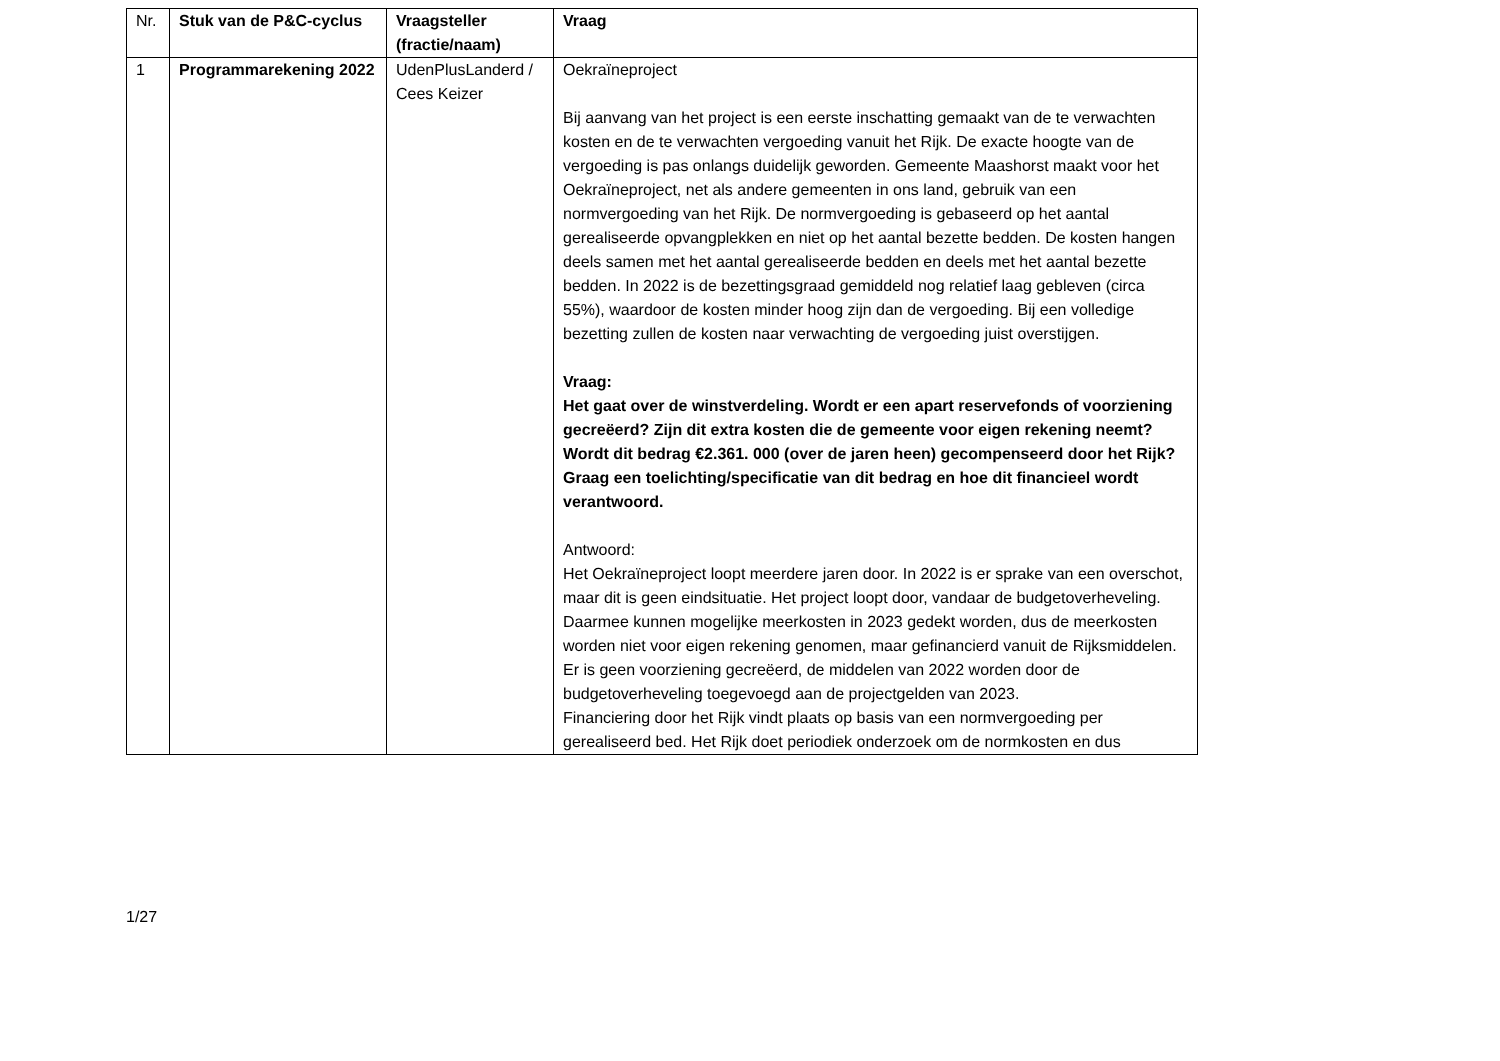| Nr. | Stuk van de P&C-cyclus | Vraagsteller (fractie/naam) | Vraag |
| --- | --- | --- | --- |
| 1 | Programmarekening 2022 | UdenPlusLanderd / Cees Keizer | Oekraïneproject Bij aanvang van het project is een eerste inschatting gemaakt van de te verwachten kosten en de te verwachten vergoeding vanuit het Rijk. De exacte hoogte van de vergoeding is pas onlangs duidelijk geworden. Gemeente Maashorst maakt voor het Oekraïneproject, net als andere gemeenten in ons land, gebruik van een normvergoeding van het Rijk. De normvergoeding is gebaseerd op het aantal gerealiseerde opvangplekken en niet op het aantal bezette bedden. De kosten hangen deels samen met het aantal gerealiseerde bedden en deels met het aantal bezette bedden. In 2022 is de bezettingsgraad gemiddeld nog relatief laag gebleven (circa 55%), waardoor de kosten minder hoog zijn dan de vergoeding. Bij een volledige bezetting zullen de kosten naar verwachting de vergoeding juist overstijgen. Vraag: Het gaat over de winstverdeling. Wordt er een apart reservefonds of voorziening gecreëerd? Zijn dit extra kosten die de gemeente voor eigen rekening neemt? Wordt dit bedrag €2.361. 000 (over de jaren heen) gecompenseerd door het Rijk? Graag een toelichting/specificatie van dit bedrag en hoe dit financieel wordt verantwoord. Antwoord: Het Oekraïneproject loopt meerdere jaren door. In 2022 is er sprake van een overschot, maar dit is geen eindsituatie. Het project loopt door, vandaar de budgetoverheveling. Daarmee kunnen mogelijke meerkosten in 2023 gedekt worden, dus de meerkosten worden niet voor eigen rekening genomen, maar gefinancierd vanuit de Rijksmiddelen. Er is geen voorziening gecreëerd, de middelen van 2022 worden door de budgetoverheveling toegevoegd aan de projectgelden van 2023. Financiering door het Rijk vindt plaats op basis van een normvergoeding per gerealiseerd bed. Het Rijk doet periodiek onderzoek om de normkosten en dus |
1/27